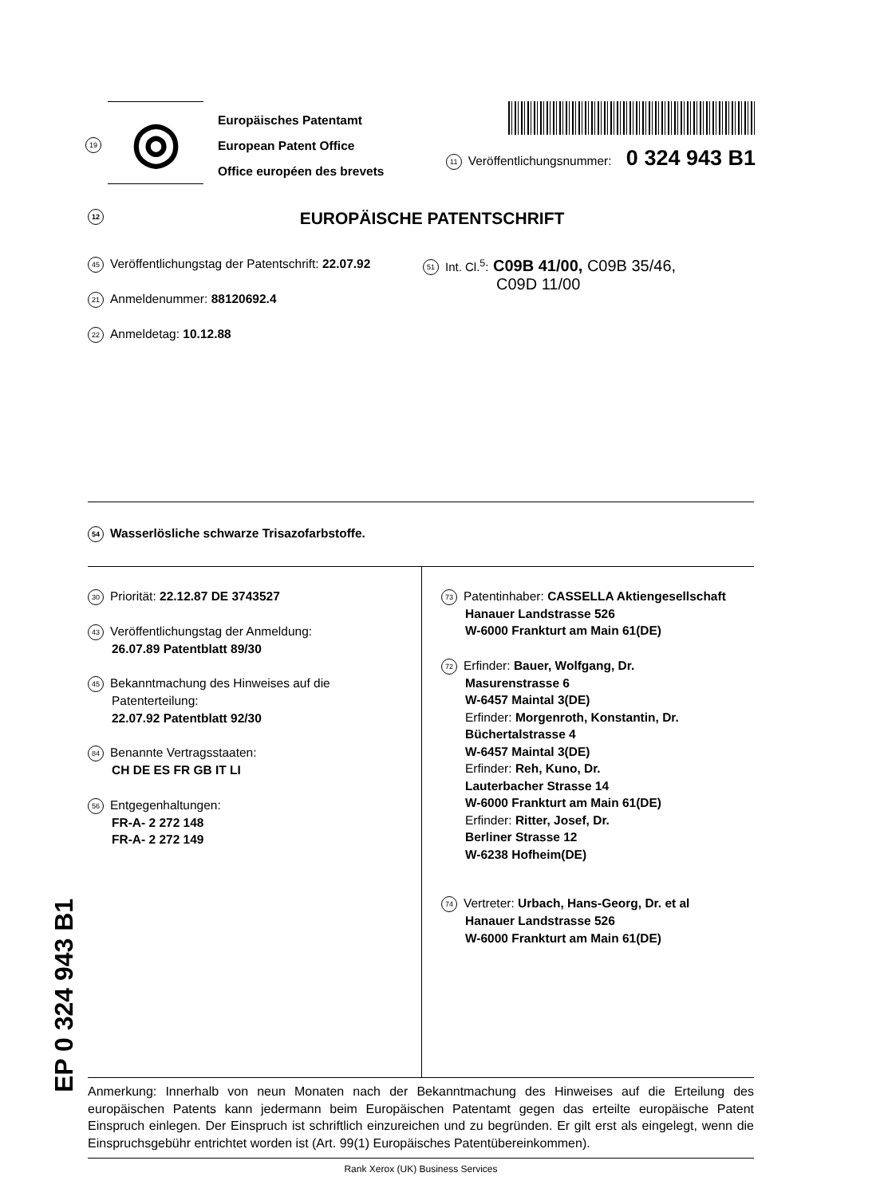19
◎
Europäisches Patentamt
European Patent Office
Office européen des brevets
11 Veröffentlichungsnummer: 0 324 943 B1
12 EUROPÄISCHE PATENTSCHRIFT
45 Veröffentlichungstag der Patentschrift: 22.07.92
21 Anmeldenummer: 88120692.4
22 Anmeldetag: 10.12.88
51 Int. Cl.<sup>5</sup>: C09B 41/00, C09B 35/46,
C09D 11/00
54 Wasserlösliche schwarze Trisazofarbstoffe.
30 Priorität: 22.12.87 DE 3743527
43 Veröffentlichungstag der Anmeldung:
26.07.89 Patentblatt 89/30
45 Bekanntmachung des Hinweises auf die
Patenterteilung:
22.07.92 Patentblatt 92/30
84 Benannte Vertragsstaaten:
CH DE ES FR GB IT LI
56 Entgegenhaltungen:
FR-A- 2 272 148
FR-A- 2 272 149
73 Patentinhaber: CASSELLA Aktiengesellschaft
Hanauer Landstrasse 526
W-6000 Frankturt am Main 61(DE)
72 Erfinder: Bauer, Wolfgang, Dr.
Masurenstrasse 6
W-6457 Maintal 3(DE)
Erfinder: Morgenroth, Konstantin, Dr.
Büchertalstrasse 4
W-6457 Maintal 3(DE)
Erfinder: Reh, Kuno, Dr.
Lauterbacher Strasse 14
W-6000 Frankturt am Main 61(DE)
Erfinder: Ritter, Josef, Dr.
Berliner Strasse 12
W-6238 Hofheim(DE)
74 Vertreter: Urbach, Hans-Georg, Dr. et al
Hanauer Landstrasse 526
W-6000 Frankturt am Main 61(DE)
Anmerkung: Innerhalb von neun Monaten nach der Bekanntmachung des Hinweises auf die Erteilung des europäischen Patents kann jedermann beim Europäischen Patentamt gegen das erteilte europäische Patent Einspruch einlegen. Der Einspruch ist schriftlich einzureichen und zu begründen. Er gilt erst als eingelegt, wenn die Einspruchsgebühr entrichtet worden ist (Art. 99(1) Europäisches Patentübereinkommen).
Rank Xerox (UK) Business Services
EP 0 324 943 B1